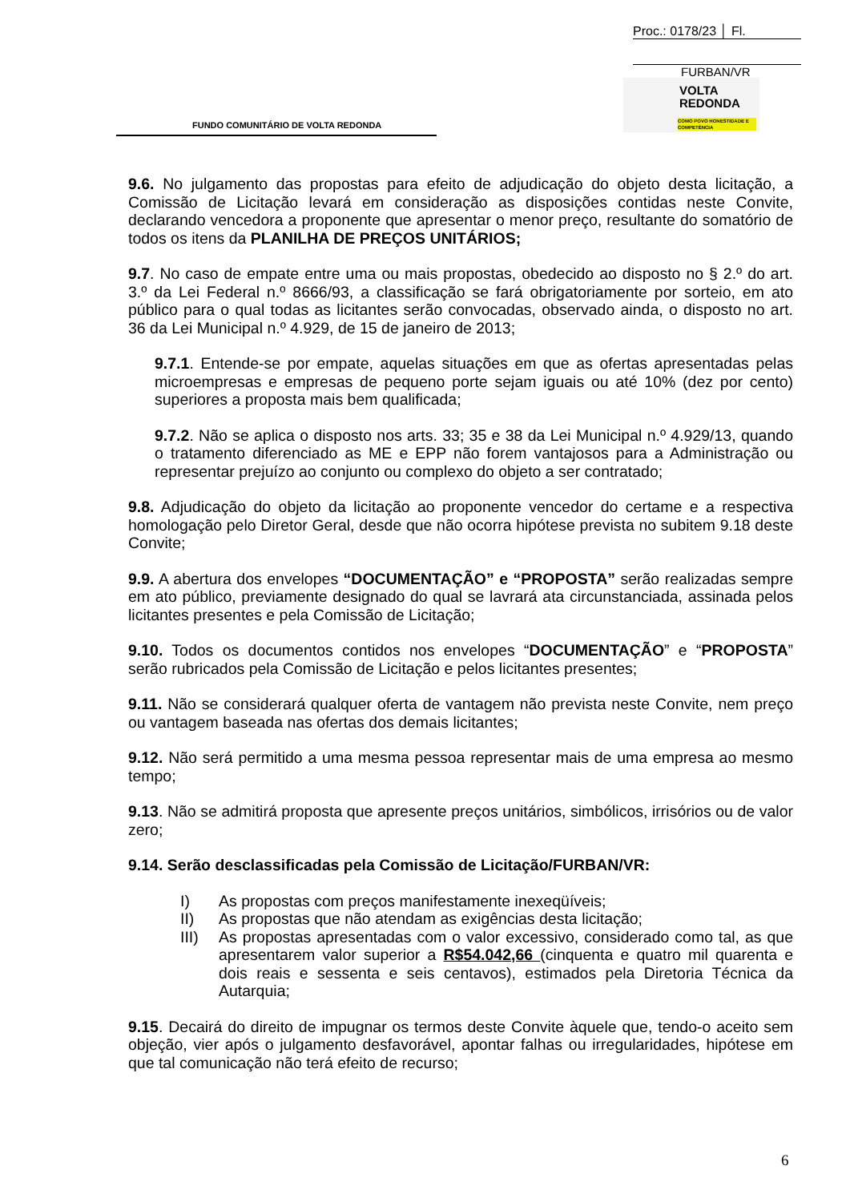Proc.: 0178/23 │ Fl.
FURBAN/VR
FUNDO COMUNITÁRIO DE VOLTA REDONDA
VOLTA
REDONDA
COMO POVO HONESTIDADE E COMPETÊNCIA
9.6. No julgamento das propostas para efeito de adjudicação do objeto desta licitação, a Comissão de Licitação levará em consideração as disposições contidas neste Convite, declarando vencedora a proponente que apresentar o menor preço, resultante do somatório de todos os itens da PLANILHA DE PREÇOS UNITÁRIOS;
9.7. No caso de empate entre uma ou mais propostas, obedecido ao disposto no § 2.º do art. 3.º da Lei Federal n.º 8666/93, a classificação se fará obrigatoriamente por sorteio, em ato público para o qual todas as licitantes serão convocadas, observado ainda, o disposto no art. 36 da Lei Municipal n.º 4.929, de 15 de janeiro de 2013;
9.7.1. Entende-se por empate, aquelas situações em que as ofertas apresentadas pelas microempresas e empresas de pequeno porte sejam iguais ou até 10% (dez por cento) superiores a proposta mais bem qualificada;
9.7.2. Não se aplica o disposto nos arts. 33; 35 e 38 da Lei Municipal n.º 4.929/13, quando o tratamento diferenciado as ME e EPP não forem vantajosos para a Administração ou representar prejuízo ao conjunto ou complexo do objeto a ser contratado;
9.8. Adjudicação do objeto da licitação ao proponente vencedor do certame e a respectiva homologação pelo Diretor Geral, desde que não ocorra hipótese prevista no subitem 9.18 deste Convite;
9.9. A abertura dos envelopes “DOCUMENTAÇÃO” e “PROPOSTA” serão realizadas sempre em ato público, previamente designado do qual se lavrará ata circunstanciada, assinada pelos licitantes presentes e pela Comissão de Licitação;
9.10. Todos os documentos contidos nos envelopes “DOCUMENTAÇÃO” e “PROPOSTA” serão rubricados pela Comissão de Licitação e pelos licitantes presentes;
9.11. Não se considerará qualquer oferta de vantagem não prevista neste Convite, nem preço ou vantagem baseada nas ofertas dos demais licitantes;
9.12. Não será permitido a uma mesma pessoa representar mais de uma empresa ao mesmo tempo;
9.13. Não se admitirá proposta que apresente preços unitários, simbólicos, irrisórios ou de valor zero;
9.14. Serão desclassificadas pela Comissão de Licitação/FURBAN/VR:
I) As propostas com preços manifestamente inexeqüíveis;
II) As propostas que não atendam as exigências desta licitação;
III) As propostas apresentadas com o valor excessivo, considerado como tal, as que apresentarem valor superior a R$54.042,66 (cinquenta e quatro mil quarenta e dois reais e sessenta e seis centavos), estimados pela Diretoria Técnica da Autarquia;
9.15. Decairá do direito de impugnar os termos deste Convite àquele que, tendo-o aceito sem objeção, vier após o julgamento desfavorável, apontar falhas ou irregularidades, hipótese em que tal comunicação não terá efeito de recurso;
6